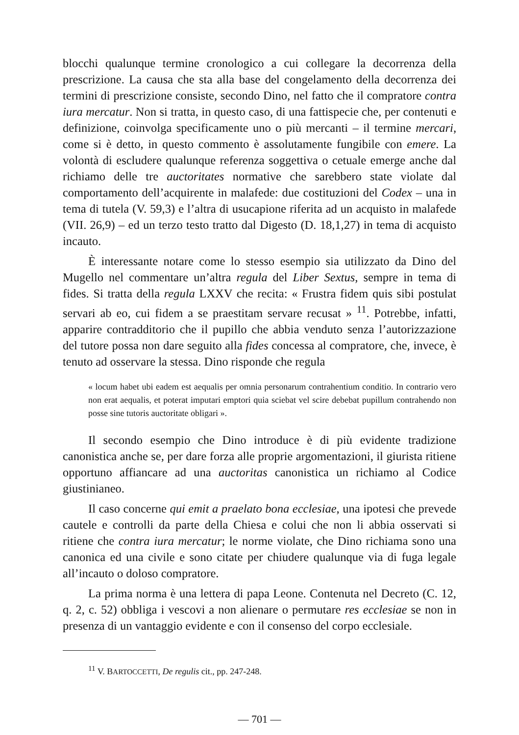blocchi qualunque termine cronologico a cui collegare la decorrenza della prescrizione. La causa che sta alla base del congelamento della decorrenza dei termini di prescrizione consiste, secondo Dino, nel fatto che il compratore contra iura mercatur. Non si tratta, in questo caso, di una fattispecie che, per contenuti e definizione, coinvolga specificamente uno o più mercanti – il termine mercari, come si è detto, in questo commento è assolutamente fungibile con emere. La volontà di escludere qualunque referenza soggettiva o cetuale emerge anche dal richiamo delle tre auctoritates normative che sarebbero state violate dal comportamento dell’acquirente in malafede: due costituzioni del Codex – una in tema di tutela (V. 59,3) e l’altra di usucapione riferita ad un acquisto in malafede (VII. 26,9) – ed un terzo testo tratto dal Digesto (D. 18,1,27) in tema di acquisto incauto.
È interessante notare come lo stesso esempio sia utilizzato da Dino del Mugello nel commentare un’altra regula del Liber Sextus, sempre in tema di fides. Si tratta della regula LXXV che recita: « Frustra fidem quis sibi postulat servari ab eo, cui fidem a se praestitam servare recusat » <sup>11</sup>. Potrebbe, infatti, apparire contradditorio che il pupillo che abbia venduto senza l’autorizzazione del tutore possa non dare seguito alla fides concessa al compratore, che, invece, è tenuto ad osservare la stessa. Dino risponde che regula
« locum habet ubi eadem est aequalis per omnia personarum contrahentium conditio. In contrario vero non erat aequalis, et poterat imputari emptori quia sciebat vel scire debebat pupillum contrahendo non posse sine tutoris auctoritate obligari ».
Il secondo esempio che Dino introduce è di più evidente tradizione canonistica anche se, per dare forza alle proprie argomentazioni, il giurista ritiene opportuno affiancare ad una auctoritas canonistica un richiamo al Codice giustinianeo.
Il caso concerne qui emit a praelato bona ecclesiae, una ipotesi che prevede cautele e controlli da parte della Chiesa e colui che non li abbia osservati si ritiene che contra iura mercatur; le norme violate, che Dino richiama sono una canonica ed una civile e sono citate per chiudere qualunque via di fuga legale all’incauto o doloso compratore.
La prima norma è una lettera di papa Leone. Contenuta nel Decreto (C. 12, q. 2, c. 52) obbliga i vescovi a non alienare o permutare res ecclesiae se non in presenza di un vantaggio evidente e con il consenso del corpo ecclesiale.
<sup>11</sup> V. BARTOCCETTI, De regulis cit., pp. 247-248.
— 701 —